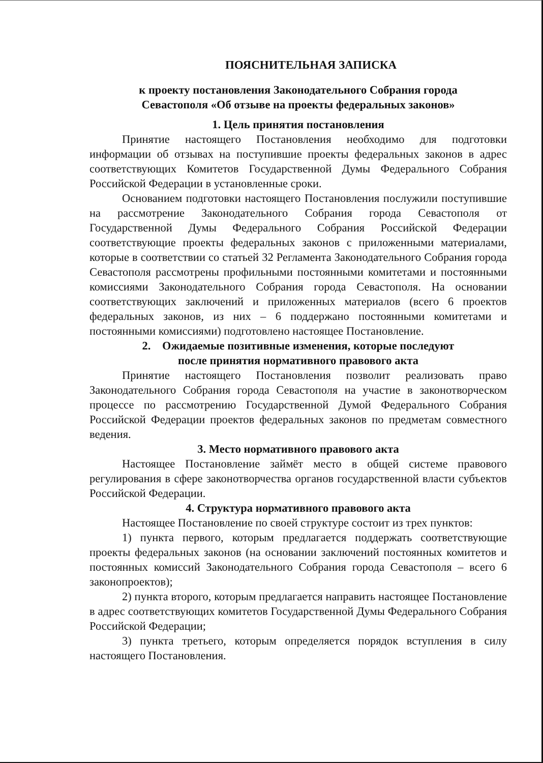ПОЯСНИТЕЛЬНАЯ ЗАПИСКА
к проекту постановления Законодательного Собрания города
Севастополя «Об отзыве на проекты федеральных законов»
1. Цель принятия постановления
Принятие настоящего Постановления необходимо для подготовки информации об отзывах на поступившие проекты федеральных законов в адрес соответствующих Комитетов Государственной Думы Федерального Собрания Российской Федерации в установленные сроки.
Основанием подготовки настоящего Постановления послужили поступившие на рассмотрение Законодательного Собрания города Севастополя от Государственной Думы Федерального Собрания Российской Федерации соответствующие проекты федеральных законов с приложенными материалами, которые в соответствии со статьей 32 Регламента Законодательного Собрания города Севастополя рассмотрены профильными постоянными комитетами и постоянными комиссиями Законодательного Собрания города Севастополя. На основании соответствующих заключений и приложенных материалов (всего 6 проектов федеральных законов, из них – 6 поддержано постоянными комитетами и постоянными комиссиями) подготовлено настоящее Постановление.
2. Ожидаемые позитивные изменения, которые последуют
после принятия нормативного правового акта
Принятие настоящего Постановления позволит реализовать право Законодательного Собрания города Севастополя на участие в законотворческом процессе по рассмотрению Государственной Думой Федерального Собрания Российской Федерации проектов федеральных законов по предметам совместного ведения.
3. Место нормативного правового акта
Настоящее Постановление займёт место в общей системе правового регулирования в сфере законотворчества органов государственной власти субъектов Российской Федерации.
4. Структура нормативного правового акта
Настоящее Постановление по своей структуре состоит из трех пунктов:
1) пункта первого, которым предлагается поддержать соответствующие проекты федеральных законов (на основании заключений постоянных комитетов и постоянных комиссий Законодательного Собрания города Севастополя – всего 6 законопроектов);
2) пункта второго, которым предлагается направить настоящее Постановление в адрес соответствующих комитетов Государственной Думы Федерального Собрания Российской Федерации;
3) пункта третьего, которым определяется порядок вступления в силу настоящего Постановления.